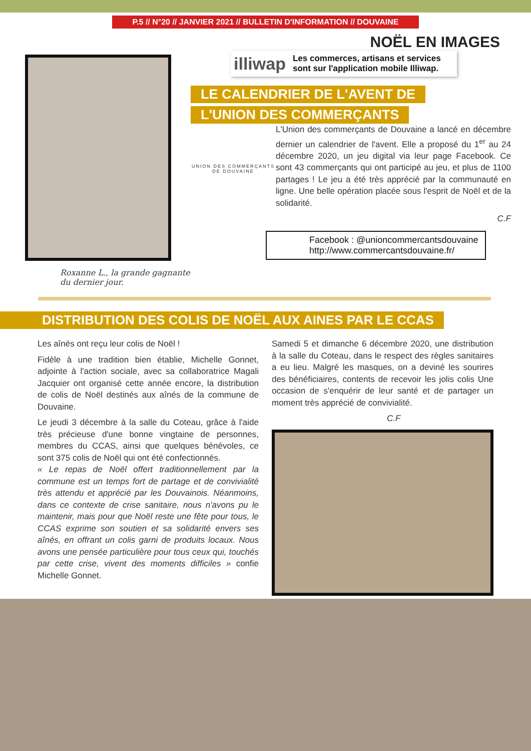P.5 // N°20 // JANVIER 2021 // BULLETIN D'INFORMATION // DOUVAINE
NOËL EN IMAGES
Roxanne L., la grande gagnante du dernier jour.
illiwap Les commerces, artisans et services sont sur l'application mobile Illiwap.
LE CALENDRIER DE L'AVENT DE
L'UNION DES COMMERÇANTS
UNION DES COMMERÇANTS DE DOUVAINE
L'Union des commerçants de Douvaine a lancé en décembre dernier un calendrier de l'avent. Elle a proposé du 1<sup>er</sup> au 24 décembre 2020, un jeu digital via leur page Facebook. Ce sont 43 commerçants qui ont participé au jeu, et plus de 1100 partages ! Le jeu a été très apprécié par la communauté en ligne. Une belle opération placée sous l'esprit de Noël et de la solidarité.
C.F
Facebook : @unioncommercantsdouvaine
http://www.commercantsdouvaine.fr/
DISTRIBUTION DES COLIS DE NOËL AUX AINES PAR LE CCAS
Les aînés ont reçu leur colis de Noël !
Fidèle à une tradition bien établie, Michelle Gonnet, adjointe à l'action sociale, avec sa collaboratrice Magali Jacquier ont organisé cette année encore, la distribution de colis de Noël destinés aux aînés de la commune de Douvaine.
Le jeudi 3 décembre à la salle du Coteau, grâce à l'aide très précieuse d'une bonne vingtaine de personnes, membres du CCAS, ainsi que quelques bénévoles, ce sont 375 colis de Noël qui ont été confectionnés.
« Le repas de Noël offert traditionnellement par la commune est un temps fort de partage et de convivialité très attendu et apprécié par les Douvainois. Néanmoins, dans ce contexte de crise sanitaire, nous n'avons pu le maintenir, mais pour que Noël reste une fête pour tous, le CCAS exprime son soutien et sa solidarité envers ses aînés, en offrant un colis garni de produits locaux. Nous avons une pensée particulière pour tous ceux qui, touchés par cette crise, vivent des moments difficiles » confie Michelle Gonnet.
Samedi 5 et dimanche 6 décembre 2020, une distribution à la salle du Coteau, dans le respect des règles sanitaires a eu lieu. Malgré les masques, on a deviné les sourires des bénéficiaires, contents de recevoir les jolis colis Une occasion de s'enquérir de leur santé et de partager un moment très apprécié de convivialité.
C.F